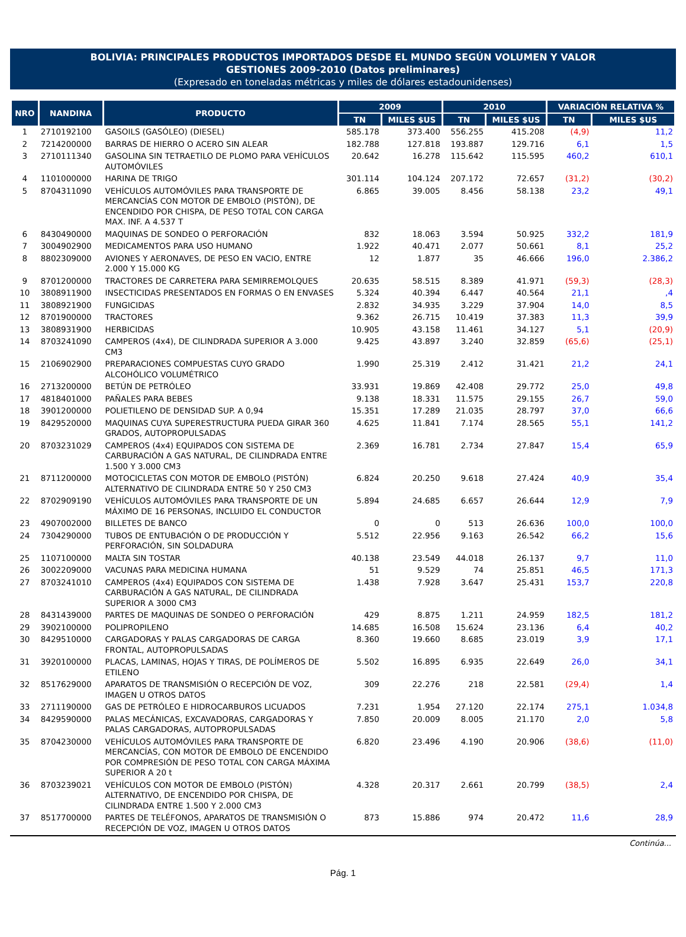BOLIVIA: PRINCIPALES PRODUCTOS IMPORTADOS DESDE EL MUNDO SEGÚN VOLUMEN Y VALOR
GESTIONES 2009-2010 (Datos preliminares)
(Expresado en toneladas métricas y miles de dólares estadounidenses)
| NRO | NANDINA | PRODUCTO | 2009 | | 2010 | | VARIACIÓN RELATIVA % | |
| --- | --- | --- | --- | --- | --- | --- | --- | --- |
| | | | TN | MILES $US | TN | MILES $US | TN | MILES $US |
| 1 | 2710192100 | GASOILS (GASÓLEO) (DIESEL) | 585.178 | 373.400 | 556.255 | 415.208 | (4,9) | 11,2 |
| 2 | 7214200000 | BARRAS DE HIERRO O ACERO SIN ALEAR | 182.788 | 127.818 | 193.887 | 129.716 | 6,1 | 1,5 |
| 3 | 2710111340 | GASOLINA SIN TETRAETILO DE PLOMO PARA VEHÍCULOS AUTOMÓVILES | 20.642 | 16.278 | 115.642 | 115.595 | 460,2 | 610,1 |
| 4 | 1101000000 | HARINA DE TRIGO | 301.114 | 104.124 | 207.172 | 72.657 | (31,2) | (30,2) |
| 5 | 8704311090 | VEHÍCULOS AUTOMÓVILES PARA TRANSPORTE DE MERCANCÍAS CON MOTOR DE EMBOLO (PISTÓN), DE ENCENDIDO POR CHISPA, DE PESO TOTAL CON CARGA MAX. INF. A 4.537 T | 6.865 | 39.005 | 8.456 | 58.138 | 23,2 | 49,1 |
| 6 | 8430490000 | MAQUINAS DE SONDEO O PERFORACIÓN | 832 | 18.063 | 3.594 | 50.925 | 332,2 | 181,9 |
| 7 | 3004902900 | MEDICAMENTOS PARA USO HUMANO | 1.922 | 40.471 | 2.077 | 50.661 | 8,1 | 25,2 |
| 8 | 8802309000 | AVIONES Y AERONAVES, DE PESO EN VACIO, ENTRE 2.000 Y 15.000 KG | 12 | 1.877 | 35 | 46.666 | 196,0 | 2.386,2 |
| 9 | 8701200000 | TRACTORES DE CARRETERA PARA SEMIRREMOLQUES | 20.635 | 58.515 | 8.389 | 41.971 | (59,3) | (28,3) |
| 10 | 3808911900 | INSECTICIDAS PRESENTADOS EN FORMAS O EN ENVASES | 5.324 | 40.394 | 6.447 | 40.564 | 21,1 | ,4 |
| 11 | 3808921900 | FUNGICIDAS | 2.832 | 34.935 | 3.229 | 37.904 | 14,0 | 8,5 |
| 12 | 8701900000 | TRACTORES | 9.362 | 26.715 | 10.419 | 37.383 | 11,3 | 39,9 |
| 13 | 3808931900 | HERBICIDAS | 10.905 | 43.158 | 11.461 | 34.127 | 5,1 | (20,9) |
| 14 | 8703241090 | CAMPEROS (4x4), DE CILINDRADA SUPERIOR A 3.000 CM3 | 9.425 | 43.897 | 3.240 | 32.859 | (65,6) | (25,1) |
| 15 | 2106902900 | PREPARACIONES COMPUESTAS CUYO GRADO ALCOHÓLICO VOLUMÉTRICO | 1.990 | 25.319 | 2.412 | 31.421 | 21,2 | 24,1 |
| 16 | 2713200000 | BETÚN DE PETRÓLEO | 33.931 | 19.869 | 42.408 | 29.772 | 25,0 | 49,8 |
| 17 | 4818401000 | PAÑALES PARA BEBES | 9.138 | 18.331 | 11.575 | 29.155 | 26,7 | 59,0 |
| 18 | 3901200000 | POLIETILENO DE DENSIDAD SUP. A 0,94 | 15.351 | 17.289 | 21.035 | 28.797 | 37,0 | 66,6 |
| 19 | 8429520000 | MAQUINAS CUYA SUPERESTRUCTURA PUEDA GIRAR 360 GRADOS, AUTOPROPULSADAS | 4.625 | 11.841 | 7.174 | 28.565 | 55,1 | 141,2 |
| 20 | 8703231029 | CAMPEROS (4x4) EQUIPADOS CON SISTEMA DE CARBURACIÓN A GAS NATURAL, DE CILINDRADA ENTRE 1.500 Y 3.000 CM3 | 2.369 | 16.781 | 2.734 | 27.847 | 15,4 | 65,9 |
| 21 | 8711200000 | MOTOCICLETAS CON MOTOR DE EMBOLO (PISTÓN) ALTERNATIVO DE CILINDRADA ENTRE 50 Y 250 CM3 | 6.824 | 20.250 | 9.618 | 27.424 | 40,9 | 35,4 |
| 22 | 8702909190 | VEHÍCULOS AUTOMÓVILES PARA TRANSPORTE DE UN MÁXIMO DE 16 PERSONAS, INCLUIDO EL CONDUCTOR | 5.894 | 24.685 | 6.657 | 26.644 | 12,9 | 7,9 |
| 23 | 4907002000 | BILLETES DE BANCO | 0 | 0 | 513 | 26.636 | 100,0 | 100,0 |
| 24 | 7304290000 | TUBOS DE ENTUBACIÓN O DE PRODUCCIÓN Y PERFORACIÓN, SIN SOLDADURA | 5.512 | 22.956 | 9.163 | 26.542 | 66,2 | 15,6 |
| 25 | 1107100000 | MALTA SIN TOSTAR | 40.138 | 23.549 | 44.018 | 26.137 | 9,7 | 11,0 |
| 26 | 3002209000 | VACUNAS PARA MEDICINA HUMANA | 51 | 9.529 | 74 | 25.851 | 46,5 | 171,3 |
| 27 | 8703241010 | CAMPEROS (4x4) EQUIPADOS CON SISTEMA DE CARBURACIÓN A GAS NATURAL, DE CILINDRADA SUPERIOR A 3000 CM3 | 1.438 | 7.928 | 3.647 | 25.431 | 153,7 | 220,8 |
| 28 | 8431439000 | PARTES DE MAQUINAS DE SONDEO O PERFORACIÓN | 429 | 8.875 | 1.211 | 24.959 | 182,5 | 181,2 |
| 29 | 3902100000 | POLIPROPILENO | 14.685 | 16.508 | 15.624 | 23.136 | 6,4 | 40,2 |
| 30 | 8429510000 | CARGADORAS Y PALAS CARGADORAS DE CARGA FRONTAL, AUTOPROPULSADAS | 8.360 | 19.660 | 8.685 | 23.019 | 3,9 | 17,1 |
| 31 | 3920100000 | PLACAS, LAMINAS, HOJAS Y TIRAS, DE POLÍMEROS DE ETILENO | 5.502 | 16.895 | 6.935 | 22.649 | 26,0 | 34,1 |
| 32 | 8517629000 | APARATOS DE TRANSMISIÓN O RECEPCIÓN DE VOZ, IMAGEN U OTROS DATOS | 309 | 22.276 | 218 | 22.581 | (29,4) | 1,4 |
| 33 | 2711190000 | GAS DE PETRÓLEO E HIDROCARBUROS LICUADOS | 7.231 | 1.954 | 27.120 | 22.174 | 275,1 | 1.034,8 |
| 34 | 8429590000 | PALAS MECÁNICAS, EXCAVADORAS, CARGADORAS Y PALAS CARGADORAS, AUTOPROPULSADAS | 7.850 | 20.009 | 8.005 | 21.170 | 2,0 | 5,8 |
| 35 | 8704230000 | VEHÍCULOS AUTOMÓVILES PARA TRANSPORTE DE MERCANCÍAS, CON MOTOR DE EMBOLO DE ENCENDIDO POR COMPRESIÓN DE PESO TOTAL CON CARGA MÁXIMA SUPERIOR A 20 t | 6.820 | 23.496 | 4.190 | 20.906 | (38,6) | (11,0) |
| 36 | 8703239021 | VEHÍCULOS CON MOTOR DE EMBOLO (PISTÓN) ALTERNATIVO, DE ENCENDIDO POR CHISPA, DE CILINDRADA ENTRE 1.500 Y 2.000 CM3 | 4.328 | 20.317 | 2.661 | 20.799 | (38,5) | 2,4 |
| 37 | 8517700000 | PARTES DE TELÉFONOS, APARATOS DE TRANSMISIÓN O RECEPCIÓN DE VOZ, IMAGEN U OTROS DATOS | 873 | 15.886 | 974 | 20.472 | 11,6 | 28,9 |
Continúa...
Pág. 1